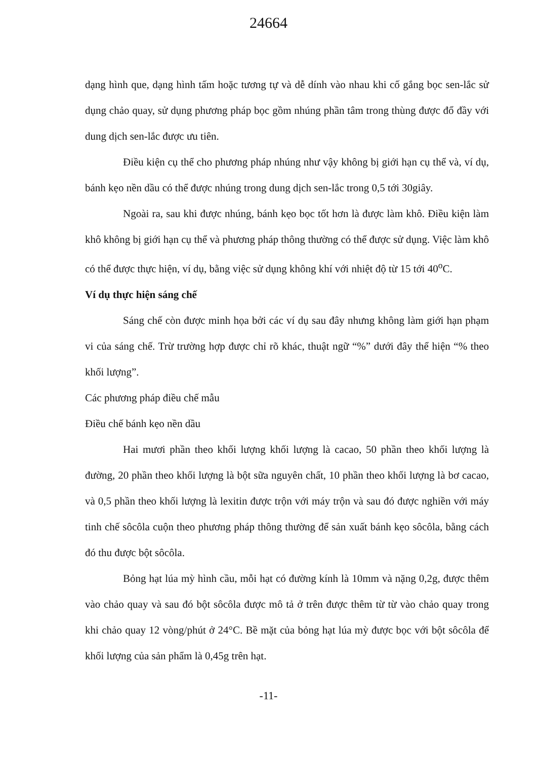24664
dạng hình que, dạng hình tấm hoặc tương tự và dễ dính vào nhau khi cố gắng bọc sen-lắc sử dụng chảo quay, sử dụng phương pháp bọc gồm nhúng phần tâm trong thùng được đổ đầy với dung dịch sen-lắc được ưu tiên.
Điều kiện cụ thể cho phương pháp nhúng như vậy không bị giới hạn cụ thể và, ví dụ, bánh kẹo nền dầu có thể được nhúng trong dung dịch sen-lắc trong 0,5 tới 30giây.
Ngoài ra, sau khi được nhúng, bánh kẹo bọc tốt hơn là được làm khô. Điều kiện làm khô không bị giới hạn cụ thể và phương pháp thông thường có thể được sử dụng. Việc làm khô có thể được thực hiện, ví dụ, bằng việc sử dụng không khí với nhiệt độ từ 15 tới 40<sup>o</sup>C.
Ví dụ thực hiện sáng chế
Sáng chế còn được minh họa bởi các ví dụ sau đây nhưng không làm giới hạn phạm vi của sáng chế. Trừ trường hợp được chỉ rõ khác, thuật ngữ “%” dưới đây thể hiện “% theo khối lượng”.
Các phương pháp điều chế mẫu
Điều chế bánh kẹo nền dầu
Hai mươi phần theo khối lượng khối lượng là cacao, 50 phần theo khối lượng là đường, 20 phần theo khối lượng là bột sữa nguyên chất, 10 phần theo khối lượng là bơ cacao, và 0,5 phần theo khối lượng là lexitin được trộn với máy trộn và sau đó được nghiền với máy tinh chế sôcôla cuộn theo phương pháp thông thường để sản xuất bánh kẹo sôcôla, bằng cách đó thu được bột sôcôla.
Bỏng hạt lúa mỳ hình cầu, mỗi hạt có đường kính là 10mm và nặng 0,2g, được thêm vào chảo quay và sau đó bột sôcôla được mô tả ở trên được thêm từ từ vào chảo quay trong khi chảo quay 12 vòng/phút ở 24°C. Bề mặt của bỏng hạt lúa mỳ được bọc với bột sôcôla để khối lượng của sản phẩm là 0,45g trên hạt.
-11-